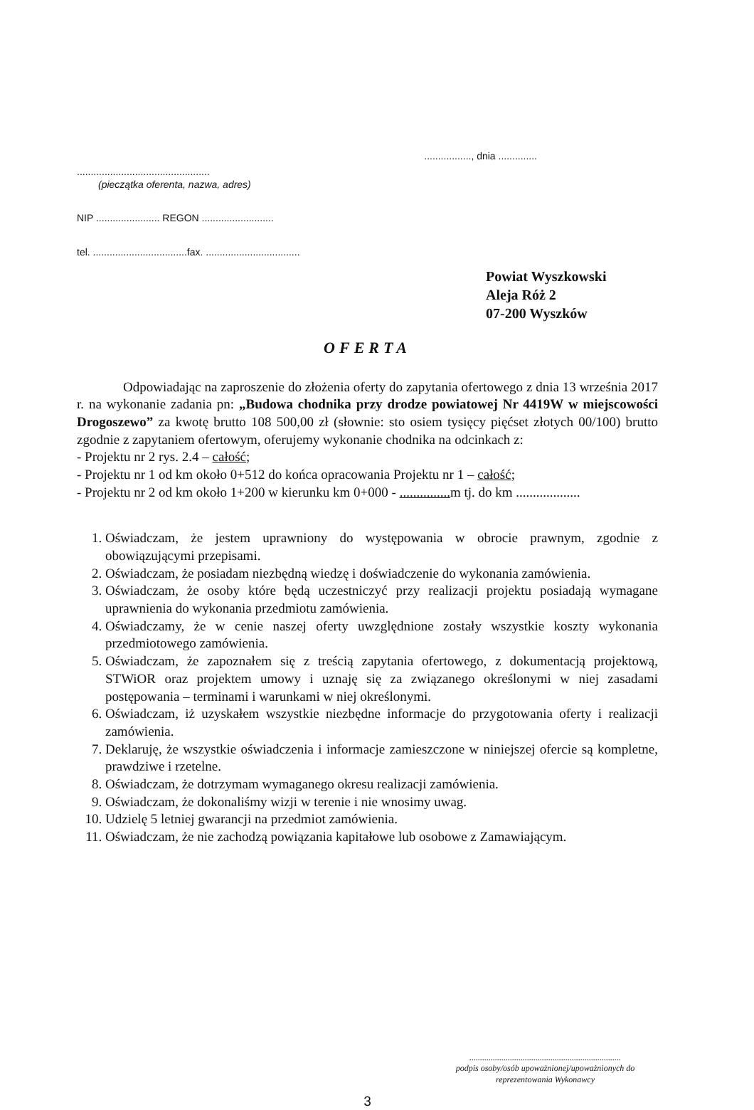................., dnia ..............
................................................
(pieczątka oferenta, nazwa, adres)
NIP ....................... REGON ..........................
tel. ..................................fax. ..................................
Powiat Wyszkowski
Aleja Róż 2
07-200 Wyszków
OFERTA
Odpowiadając na zaproszenie do złożenia oferty do zapytania ofertowego z dnia 13 września 2017 r. na wykonanie zadania pn: „Budowa chodnika przy drodze powiatowej Nr 4419W w miejscowości Drogoszewo” za kwotę brutto 108 500,00 zł (słownie: sto osiem tysięcy pięćset złotych 00/100) brutto zgodnie z zapytaniem ofertowym, oferujemy wykonanie chodnika na odcinkach z:
- Projektu nr 2 rys. 2.4 – całość;
- Projektu nr 1 od km około 0+512 do końca opracowania Projektu nr 1 – całość;
- Projektu nr 2 od km około 1+200 w kierunku km 0+000 - ............... m tj. do km ...................
1. Oświadczam, że jestem uprawniony do występowania w obrocie prawnym, zgodnie z obowiązującymi przepisami.
2. Oświadczam, że posiadam niezbędną wiedzę i doświadczenie do wykonania zamówienia.
3. Oświadczam, że osoby które będą uczestniczyć przy realizacji projektu posiadają wymagane uprawnienia do wykonania przedmiotu zamówienia.
4. Oświadczamy, że w cenie naszej oferty uwzględnione zostały wszystkie koszty wykonania przedmiotowego zamówienia.
5. Oświadczam, że zapoznałem się z treścią zapytania ofertowego, z dokumentacją projektową, STWiOR oraz projektem umowy i uznaję się za związanego określonymi w niej zasadami postępowania – terminami i warunkami w niej określonymi.
6. Oświadczam, iż uzyskałem wszystkie niezbędne informacje do przygotowania oferty i realizacji zamówienia.
7. Deklaruję, że wszystkie oświadczenia i informacje zamieszczone w niniejszej ofercie są kompletne, prawdziwe i rzetelne.
8. Oświadczam, że dotrzymam wymaganego okresu realizacji zamówienia.
9. Oświadczam, że dokonaliśmy wizji w terenie i nie wnosimy uwag.
10. Udzielę 5 letniej gwarancji na przedmiot zamówienia.
11. Oświadczam, że nie zachodzą powiązania kapitałowe lub osobowe z Zamawiającym.
.......................................................................
podpis osoby/osób upoważnionej/upoważnionych do
reprezentowania Wykonawcy
3